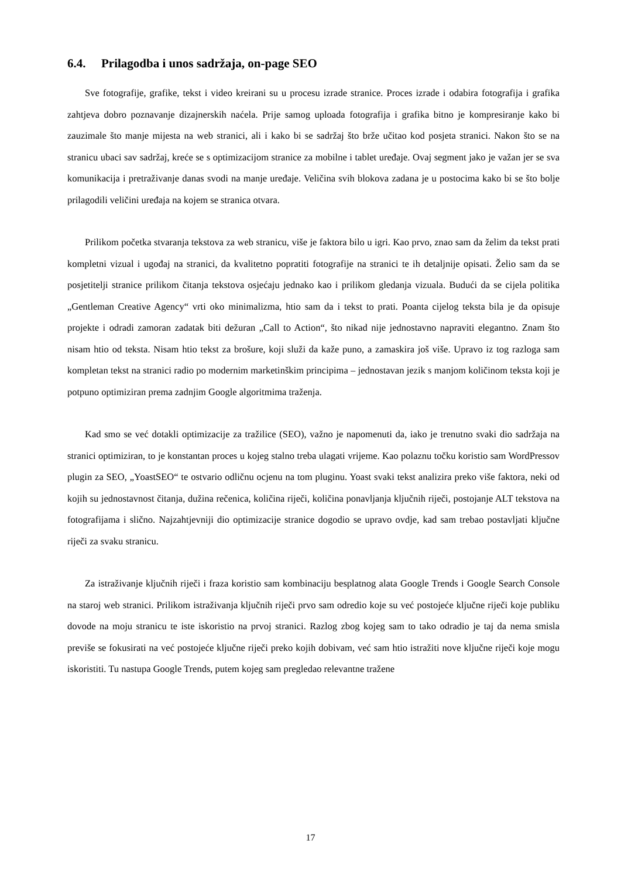6.4. Prilagodba i unos sadržaja, on-page SEO
Sve fotografije, grafike, tekst i video kreirani su u procesu izrade stranice. Proces izrade i odabira fotografija i grafika zahtjeva dobro poznavanje dizajnerskih naćela. Prije samog uploada fotografija i grafika bitno je kompresiranje kako bi zauzimale što manje mijesta na web stranici, ali i kako bi se sadržaj što brže učitao kod posjeta stranici. Nakon što se na stranicu ubaci sav sadržaj, kreće se s optimizacijom stranice za mobilne i tablet uređaje. Ovaj segment jako je važan jer se sva komunikacija i pretraživanje danas svodi na manje uređaje. Veličina svih blokova zadana je u postocima kako bi se što bolje prilagodili veličini uređaja na kojem se stranica otvara.
Prilikom početka stvaranja tekstova za web stranicu, više je faktora bilo u igri. Kao prvo, znao sam da želim da tekst prati kompletni vizual i ugođaj na stranici, da kvalitetno popratiti fotografije na stranici te ih detaljnije opisati. Želio sam da se posjetitelji stranice prilikom čitanja tekstova osjećaju jednako kao i prilikom gledanja vizuala. Budući da se cijela politika „Gentleman Creative Agency“ vrti oko minimalizma, htio sam da i tekst to prati. Poanta cijelog teksta bila je da opisuje projekte i odradi zamoran zadatak biti dežuran „Call to Action“, što nikad nije jednostavno napraviti elegantno. Znam što nisam htio od teksta. Nisam htio tekst za brošure, koji služi da kaže puno, a zamaskira još više. Upravo iz tog razloga sam kompletan tekst na stranici radio po modernim marketinškim principima – jednostavan jezik s manjom količinom teksta koji je potpuno optimiziran prema zadnjim Google algoritmima traženja.
Kad smo se već dotakli optimizacije za tražilice (SEO), važno je napomenuti da, iako je trenutno svaki dio sadržaja na stranici optimiziran, to je konstantan proces u kojeg stalno treba ulagati vrijeme. Kao polaznu točku koristio sam WordPressov plugin za SEO, „YoastSEO“ te ostvario odličnu ocjenu na tom pluginu. Yoast svaki tekst analizira preko više faktora, neki od kojih su jednostavnost čitanja, dužina rečenica, količina riječi, količina ponavljanja ključnih riječi, postojanje ALT tekstova na fotografijama i slično. Najzahtjevniji dio optimizacije stranice dogodio se upravo ovdje, kad sam trebao postavljati ključne riječi za svaku stranicu.
Za istraživanje ključnih riječi i fraza koristio sam kombinaciju besplatnog alata Google Trends i Google Search Console na staroj web stranici. Prilikom istraživanja ključnih riječi prvo sam odredio koje su već postojeće ključne riječi koje publiku dovode na moju stranicu te iste iskoristio na prvoj stranici. Razlog zbog kojeg sam to tako odradio je taj da nema smisla previše se fokusirati na već postojeće ključne riječi preko kojih dobivam, već sam htio istražiti nove ključne riječi koje mogu iskoristiti. Tu nastupa Google Trends, putem kojeg sam pregledao relevantne tražene
17